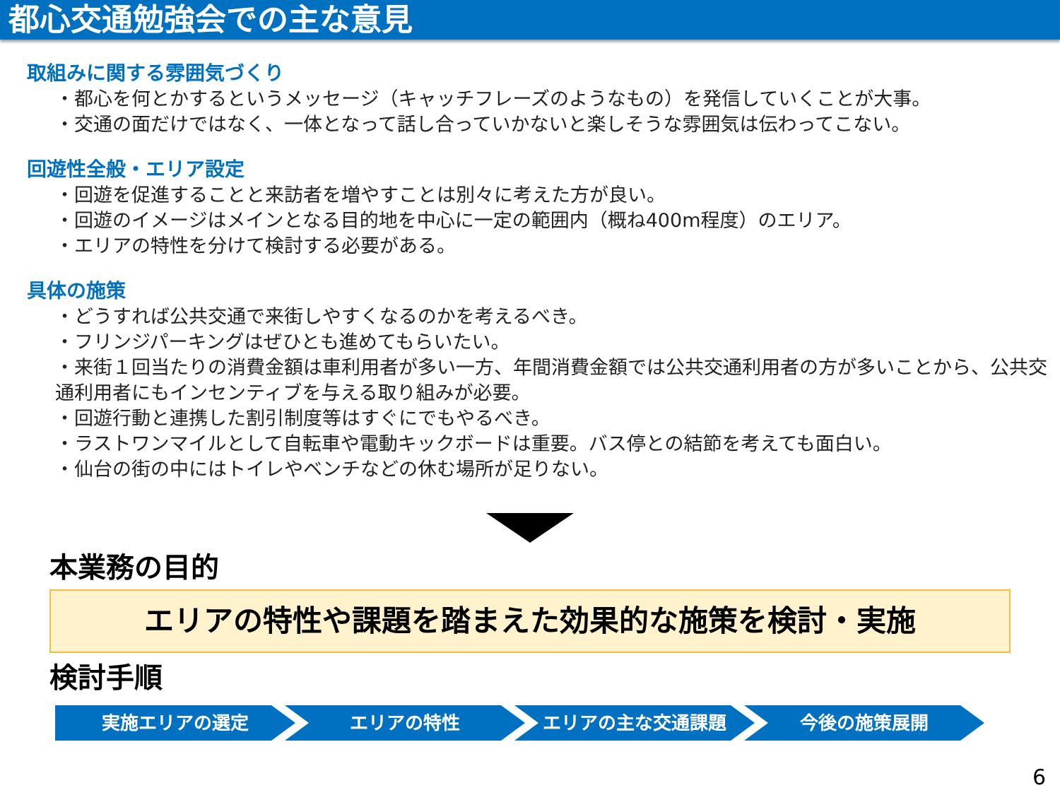都心交通勉強会での主な意見
取組みに関する雰囲気づくり
・都心を何とかするというメッセージ（キャッチフレーズのようなもの）を発信していくことが大事。
・交通の面だけではなく、一体となって話し合っていかないと楽しそうな雰囲気は伝わってこない。
回遊性全般・エリア設定
・回遊を促進することと来訪者を増やすことは別々に考えた方が良い。
・回遊のイメージはメインとなる目的地を中心に一定の範囲内（概ね400m程度）のエリア。
・エリアの特性を分けて検討する必要がある。
具体の施策
・どうすれば公共交通で来街しやすくなるのかを考えるべき。
・フリンジパーキングはぜひとも進めてもらいたい。
・来街１回当たりの消費金額は車利用者が多い一方、年間消費金額では公共交通利用者の方が多いことから、公共交通利用者にもインセンティブを与える取り組みが必要。
・回遊行動と連携した割引制度等はすぐにでもやるべき。
・ラストワンマイルとして自転車や電動キックボードは重要。バス停との結節を考えても面白い。
・仙台の街の中にはトイレやベンチなどの休む場所が足りない。
本業務の目的
エリアの特性や課題を踏まえた効果的な施策を検討・実施
検討手順
実施エリアの選定 エリアの特性 エリアの主な交通課題 今後の施策展開
6